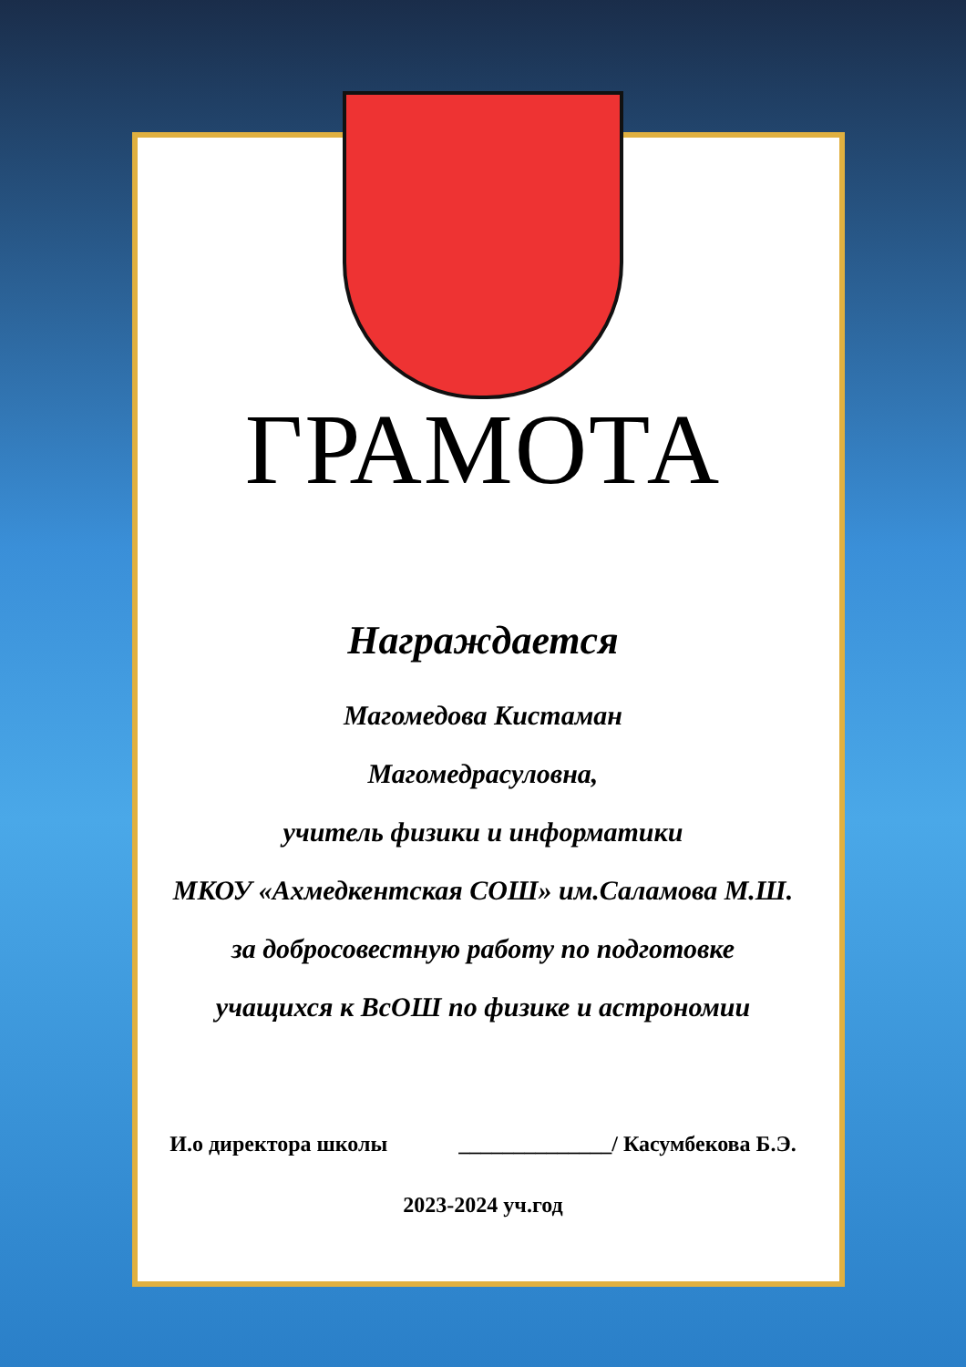ГРАМОТА
Награждается
Магомедова Кистаман
Магомедрасуловна,
учитель физики и информатики
МКОУ «Ахмедкентская СОШ» им.Саламова М.Ш.
за добросовестную работу по подготовке
учащихся к ВсОШ по физике и астрономии
И.о директора школы ______________/ Касумбекова Б.Э.
2023-2024 уч.год